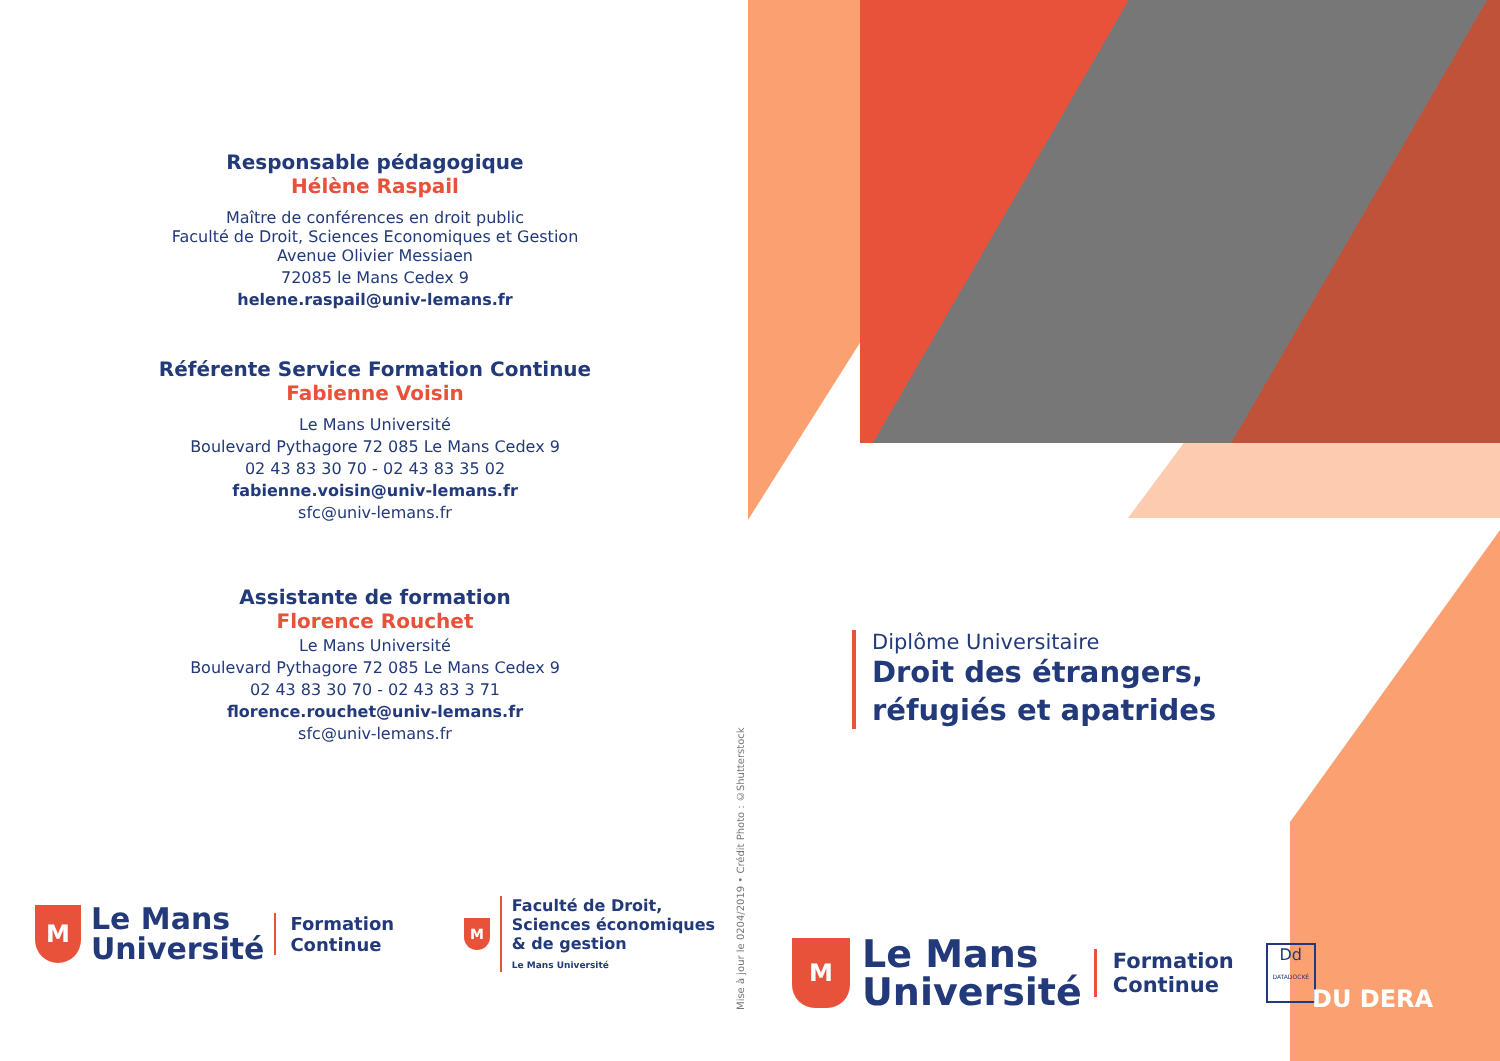Responsable pédagogique
Hélène Raspail
Maître de conférences en droit public
Faculté de Droit, Sciences Economiques et Gestion
Avenue Olivier Messiaen
72085 le Mans Cedex 9
helene.raspail@univ-lemans.fr
Référente Service Formation Continue
Fabienne Voisin
Le Mans Université
Boulevard Pythagore 72 085 Le Mans Cedex 9
02 43 83 30 70 - 02 43 83 35 02
fabienne.voisin@univ-lemans.fr
sfc@univ-lemans.fr
Assistante de formation
Florence Rouchet
Le Mans Université
Boulevard Pythagore 72 085 Le Mans Cedex 9
02 43 83 30 70 - 02 43 83 3 71
florence.rouchet@univ-lemans.fr
sfc@univ-lemans.fr
M
Le Mans
Université
Formation
Continue
M
Faculté de Droit,
Sciences économiques
& de gestion
Le Mans Université
Mise à jour le 0204/2019 • Crédit Photo : ©Shutterstock
Diplôme Universitaire
Droit des étrangers,
réfugiés et apatrides
M
Le Mans
Université
Formation
Continue
Dd
DATADOCKÉ
DU DERA